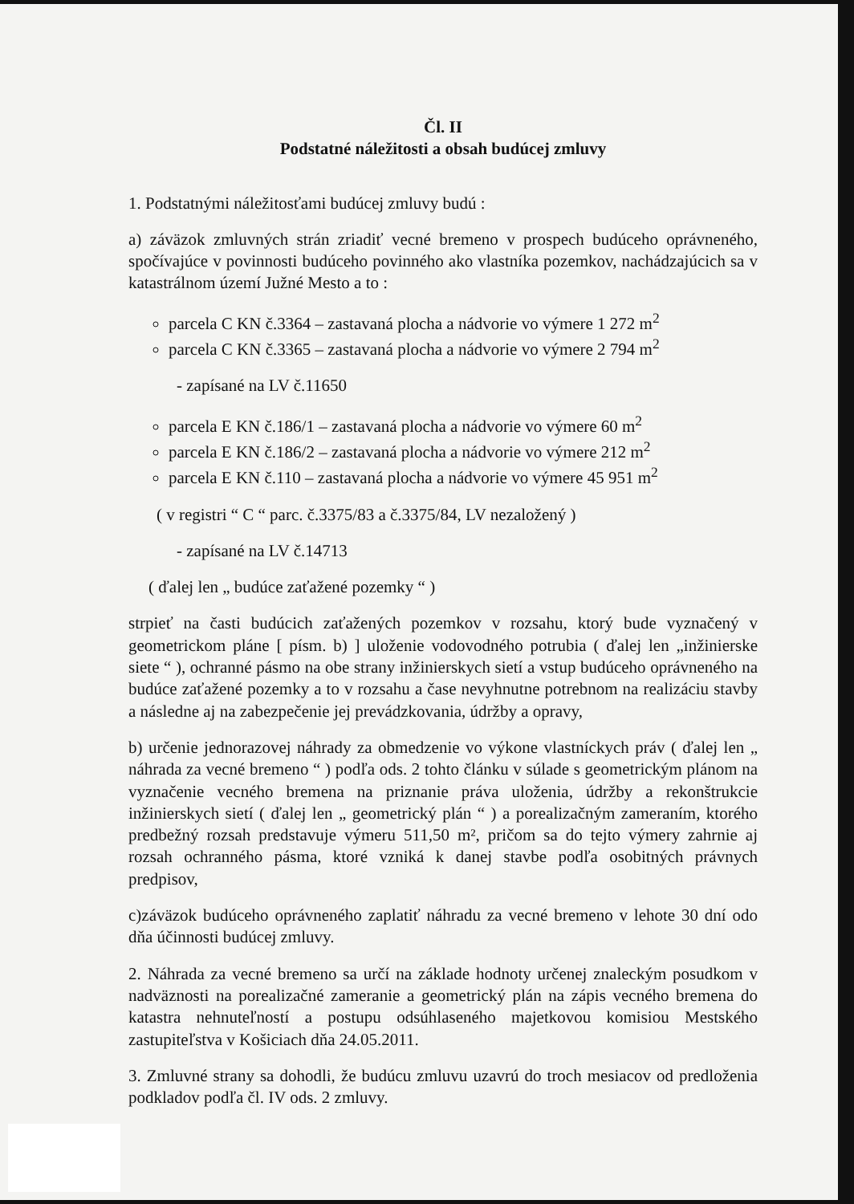Čl. II
Podstatné náležitosti a obsah budúcej zmluvy
1. Podstatnými náležitosťami budúcej zmluvy budú :
a) záväzok zmluvných strán zriadiť vecné bremeno v prospech budúceho oprávneného, spočívajúce v povinnosti budúceho povinného ako vlastníka pozemkov, nachádzajúcich sa v katastrálnom území Južné Mesto a to :
parcela C KN č.3364 – zastavaná plocha a nádvorie vo výmere 1 272 m<sup>2</sup>
parcela C KN č.3365 – zastavaná plocha a nádvorie vo výmere 2 794 m<sup>2</sup>
- zapísané na LV č.11650
parcela E KN č.186/1 – zastavaná plocha a nádvorie vo výmere 60 m<sup>2</sup>
parcela E KN č.186/2 – zastavaná plocha a nádvorie vo výmere 212 m<sup>2</sup>
parcela E KN č.110 – zastavaná plocha a nádvorie vo výmere 45 951 m<sup>2</sup>
( v registri “ C “ parc. č.3375/83 a č.3375/84, LV nezaložený )
- zapísané na LV č.14713
( ďalej len „ budúce zaťažené pozemky “ )
strpieť na časti budúcich zaťažených pozemkov v rozsahu, ktorý bude vyznačený v geometrickom pláne [ písm. b) ] uloženie vodovodného potrubia ( ďalej len „inžinierske siete “ ), ochranné pásmo na obe strany inžinierskych sietí a vstup budúceho oprávneného na budúce zaťažené pozemky a to v rozsahu a čase nevyhnutne potrebnom na realizáciu stavby a následne aj na zabezpečenie jej prevádzkovania, údržby a opravy,
b) určenie jednorazovej náhrady za obmedzenie vo výkone vlastníckych práv ( ďalej len „ náhrada za vecné bremeno “ ) podľa ods. 2 tohto článku v súlade s geometrickým plánom na vyznačenie vecného bremena na priznanie práva uloženia, údržby a rekonštrukcie inžinierskych sietí ( ďalej len „ geometrický plán “ ) a porealizačným zameraním, ktorého predbežný rozsah predstavuje výmeru 511,50 m², pričom sa do tejto výmery zahrnie aj rozsah ochranného pásma, ktoré vzniká k danej stavbe podľa osobitných právnych predpisov,
c)záväzok budúceho oprávneného zaplatiť náhradu za vecné bremeno v lehote 30 dní odo dňa účinnosti budúcej zmluvy.
2. Náhrada za vecné bremeno sa určí na základe hodnoty určenej znaleckým posudkom v nadväznosti na porealizačné zameranie a geometrický plán na zápis vecného bremena do katastra nehnuteľností a postupu odsúhlaseného majetkovou komisiou Mestského zastupiteľstva v Košiciach dňa 24.05.2011.
3. Zmluvné strany sa dohodli, že budúcu zmluvu uzavrú do troch mesiacov od predloženia podkladov podľa čl. IV ods. 2 zmluvy.